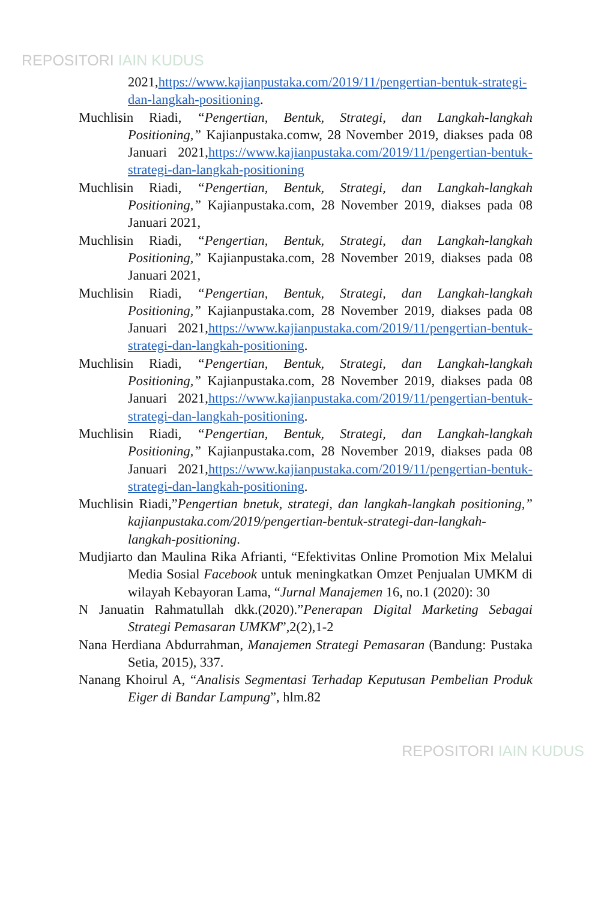REPOSITORI IAIN KUDUS
2021,https://www.kajianpustaka.com/2019/11/pengertian-bentuk-strategi-dan-langkah-positioning.
Muchlisin Riadi, “Pengertian, Bentuk, Strategi, dan Langkah-langkah Positioning,” Kajianpustaka.comw, 28 November 2019, diakses pada 08 Januari 2021,https://www.kajianpustaka.com/2019/11/pengertian-bentuk-strategi-dan-langkah-positioning
Muchlisin Riadi, “Pengertian, Bentuk, Strategi, dan Langkah-langkah Positioning,” Kajianpustaka.com, 28 November 2019, diakses pada 08 Januari 2021,
Muchlisin Riadi, “Pengertian, Bentuk, Strategi, dan Langkah-langkah Positioning,” Kajianpustaka.com, 28 November 2019, diakses pada 08 Januari 2021,
Muchlisin Riadi, “Pengertian, Bentuk, Strategi, dan Langkah-langkah Positioning,” Kajianpustaka.com, 28 November 2019, diakses pada 08 Januari 2021,https://www.kajianpustaka.com/2019/11/pengertian-bentuk-strategi-dan-langkah-positioning.
Muchlisin Riadi, “Pengertian, Bentuk, Strategi, dan Langkah-langkah Positioning,” Kajianpustaka.com, 28 November 2019, diakses pada 08 Januari 2021,https://www.kajianpustaka.com/2019/11/pengertian-bentuk-strategi-dan-langkah-positioning.
Muchlisin Riadi, “Pengertian, Bentuk, Strategi, dan Langkah-langkah Positioning,” Kajianpustaka.com, 28 November 2019, diakses pada 08 Januari 2021,https://www.kajianpustaka.com/2019/11/pengertian-bentuk-strategi-dan-langkah-positioning.
Muchlisin Riadi,”Pengertian bnetuk, strategi, dan langkah-langkah positioning,” kajianpustaka.com/2019/pengertian-bentuk-strategi-dan-langkah-langkah-positioning.
Mudjiarto dan Maulina Rika Afrianti, “Efektivitas Online Promotion Mix Melalui Media Sosial Facebook untuk meningkatkan Omzet Penjualan UMKM di wilayah Kebayoran Lama, “Jurnal Manajemen 16, no.1 (2020): 30
N Januatin Rahmatullah dkk.(2020).”Penerapan Digital Marketing Sebagai Strategi Pemasaran UMKM”,2(2),1-2
Nana Herdiana Abdurrahman, Manajemen Strategi Pemasaran (Bandung: Pustaka Setia, 2015), 337.
Nanang Khoirul A, “Analisis Segmentasi Terhadap Keputusan Pembelian Produk Eiger di Bandar Lampung”, hlm.82
REPOSITORI IAIN KUDUS